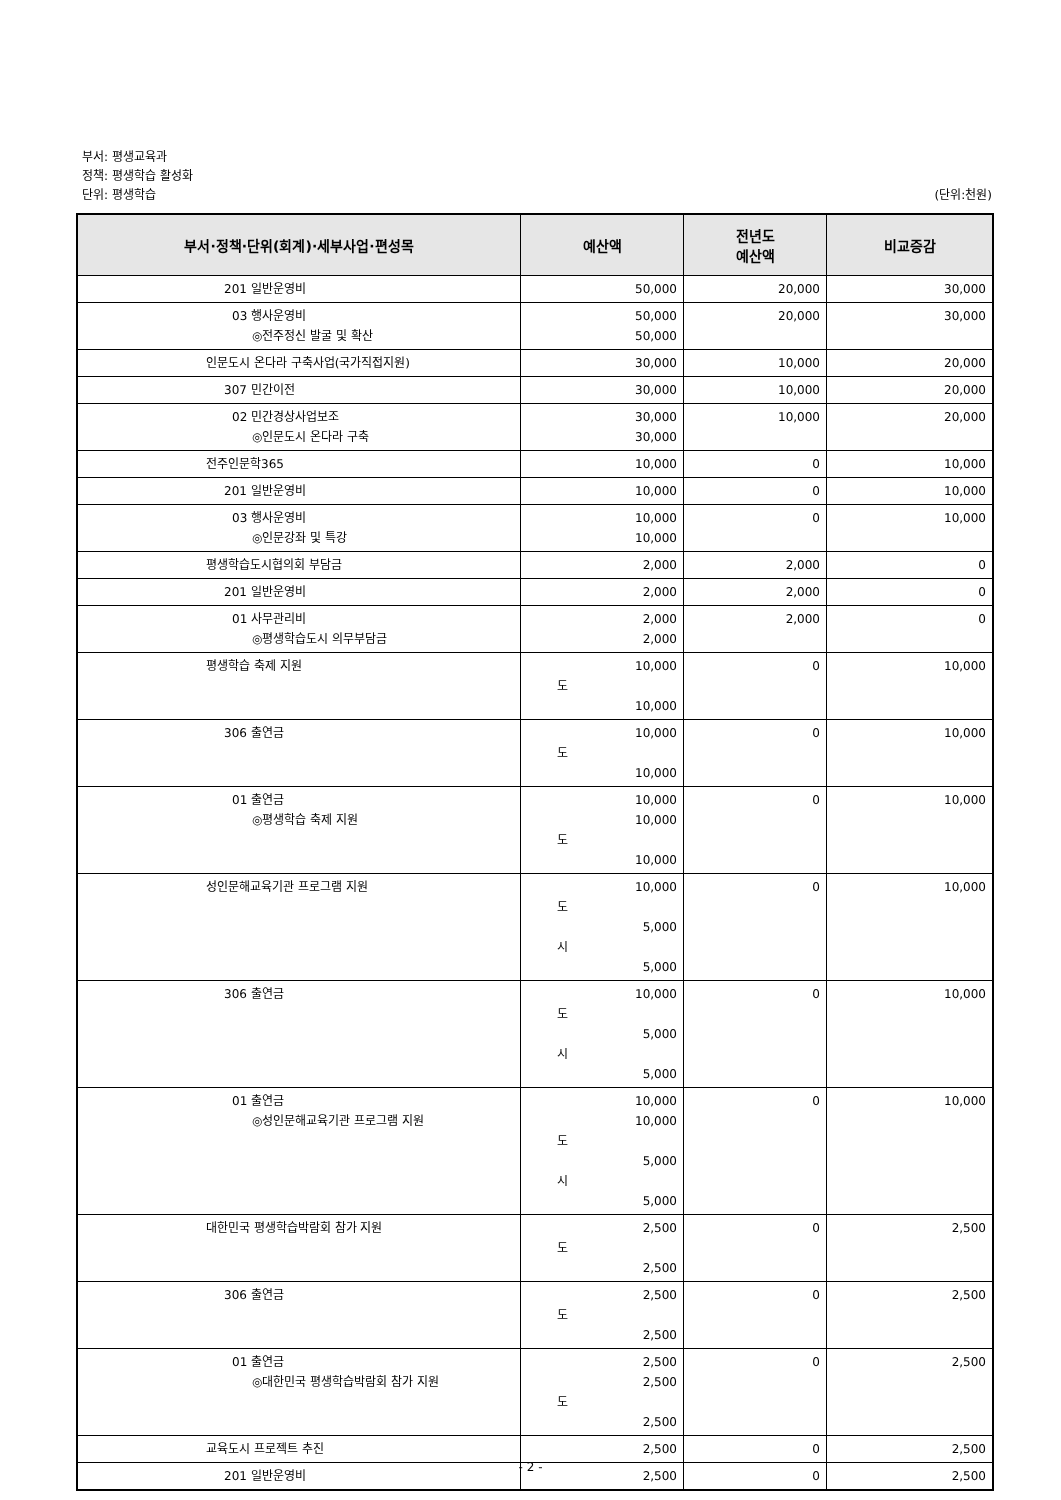부서: 평생교육과
정책: 평생학습 활성화
단위: 평생학습 (단위:천원)
| 부서·정책·단위(회계)·세부사업·편성목 | 예산액 | 전년도 예산액 | 비교증감 |
| --- | --- | --- | --- |
| 201 일반운영비 | 50,000 | 20,000 | 30,000 |
| 03 행사운영비 ◎전주정신 발굴 및 확산 | 50,000 50,000 | 20,000 | 30,000 |
| 인문도시 온다라 구축사업(국가직접지원) | 30,000 | 10,000 | 20,000 |
| 307 민간이전 | 30,000 | 10,000 | 20,000 |
| 02 민간경상사업보조 ◎인문도시 온다라 구축 | 30,000 30,000 | 10,000 | 20,000 |
| 전주인문학365 | 10,000 | 0 | 10,000 |
| 201 일반운영비 | 10,000 | 0 | 10,000 |
| 03 행사운영비 ◎인문강좌 및 특강 | 10,000 10,000 | 0 | 10,000 |
| 평생학습도시협의회 부담금 | 2,000 | 2,000 | 0 |
| 201 일반운영비 | 2,000 | 2,000 | 0 |
| 01 사무관리비 ◎평생학습도시 의무부담금 | 2,000 2,000 | 2,000 | 0 |
| 평생학습 축제 지원 | 10,000 도 10,000 | 0 | 10,000 |
| 306 출연금 | 10,000 도 10,000 | 0 | 10,000 |
| 01 출연금 ◎평생학습 축제 지원 | 10,000 10,000 도 10,000 | 0 | 10,000 |
| 성인문해교육기관 프로그램 지원 | 10,000 도 5,000 시 5,000 | 0 | 10,000 |
| 306 출연금 | 10,000 도 5,000 시 5,000 | 0 | 10,000 |
| 01 출연금 ◎성인문해교육기관 프로그램 지원 | 10,000 10,000 도 5,000 시 5,000 | 0 | 10,000 |
| 대한민국 평생학습박람회 참가 지원 | 2,500 도 2,500 | 0 | 2,500 |
| 306 출연금 | 2,500 도 2,500 | 0 | 2,500 |
| 01 출연금 ◎대한민국 평생학습박람회 참가 지원 | 2,500 2,500 도 2,500 | 0 | 2,500 |
| 교육도시 프로젝트 추진 | 2,500 | 0 | 2,500 |
| 201 일반운영비 | 2,500 | 0 | 2,500 |
- 2 -